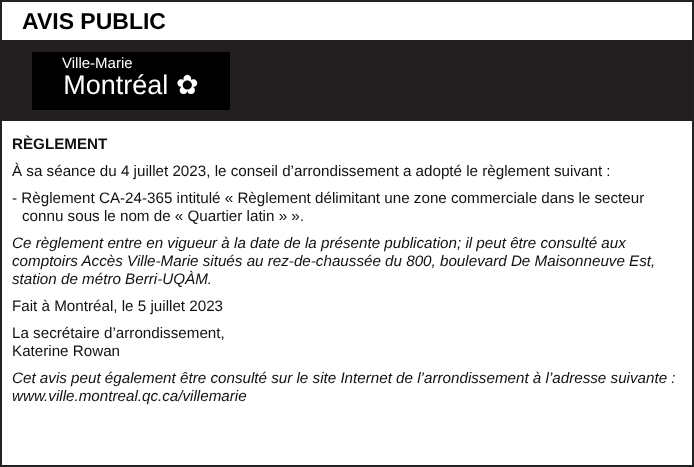AVIS PUBLIC
Ville-Marie Montréal ✿
RÈGLEMENT
À sa séance du 4 juillet 2023, le conseil d’arrondissement a adopté le règlement suivant :
- Règlement CA-24-365 intitulé « Règlement délimitant une zone commerciale dans le secteur connu sous le nom de « Quartier latin » ».
Ce règlement entre en vigueur à la date de la présente publication; il peut être consulté aux comptoirs Accès Ville-Marie situés au rez-de-chaussée du 800, boulevard De Maisonneuve Est, station de métro Berri-UQÀM.
Fait à Montréal, le 5 juillet 2023
La secrétaire d’arrondissement,
Katerine Rowan
Cet avis peut également être consulté sur le site Internet de l’arrondissement à l’adresse suivante : www.ville.montreal.qc.ca/villemarie